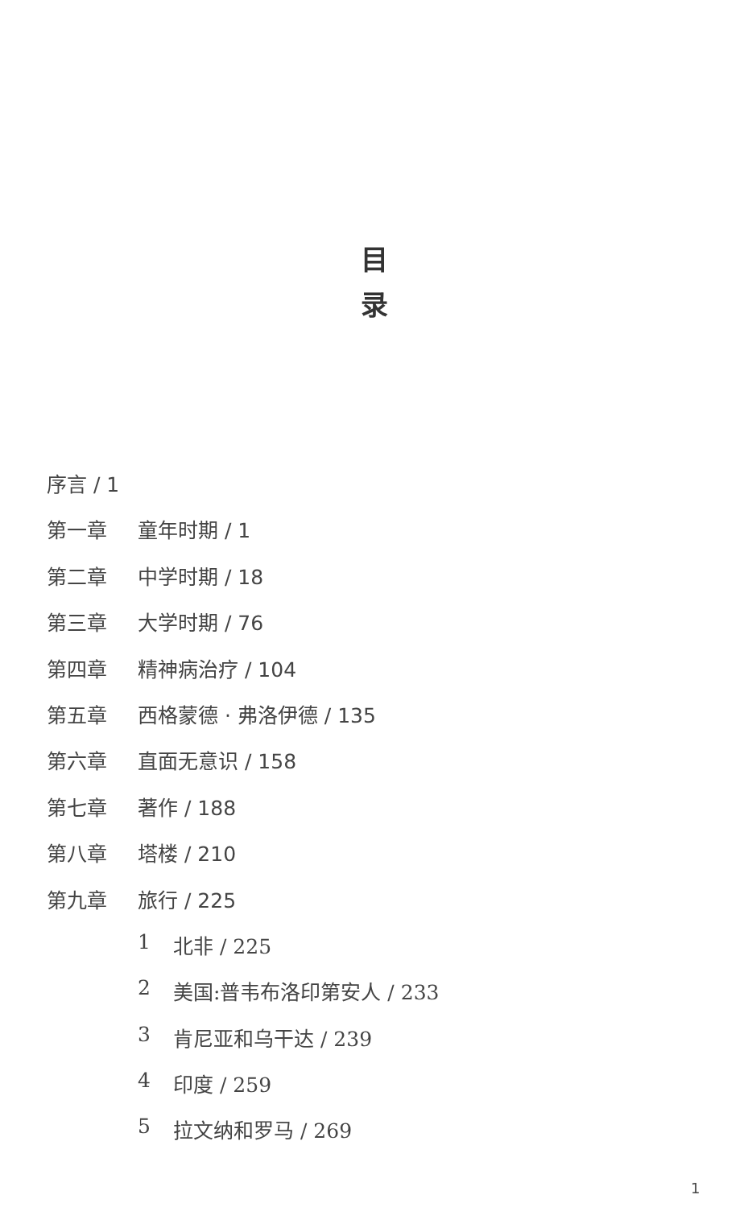目
录
序言 / 1
第一章
童年时期 / 1
第二章
中学时期 / 18
第三章
大学时期 / 76
第四章
精神病治疗 / 104
第五章
西格蒙德 · 弗洛伊德 / 135
第六章
直面无意识 / 158
第七章
著作 / 188
第八章
塔楼 / 210
第九章
旅行 / 225
1 北非 / 225
2 美国:普韦布洛印第安人 / 233
3 肯尼亚和乌干达 / 239
4 印度 / 259
5 拉文纳和罗马 / 269
1